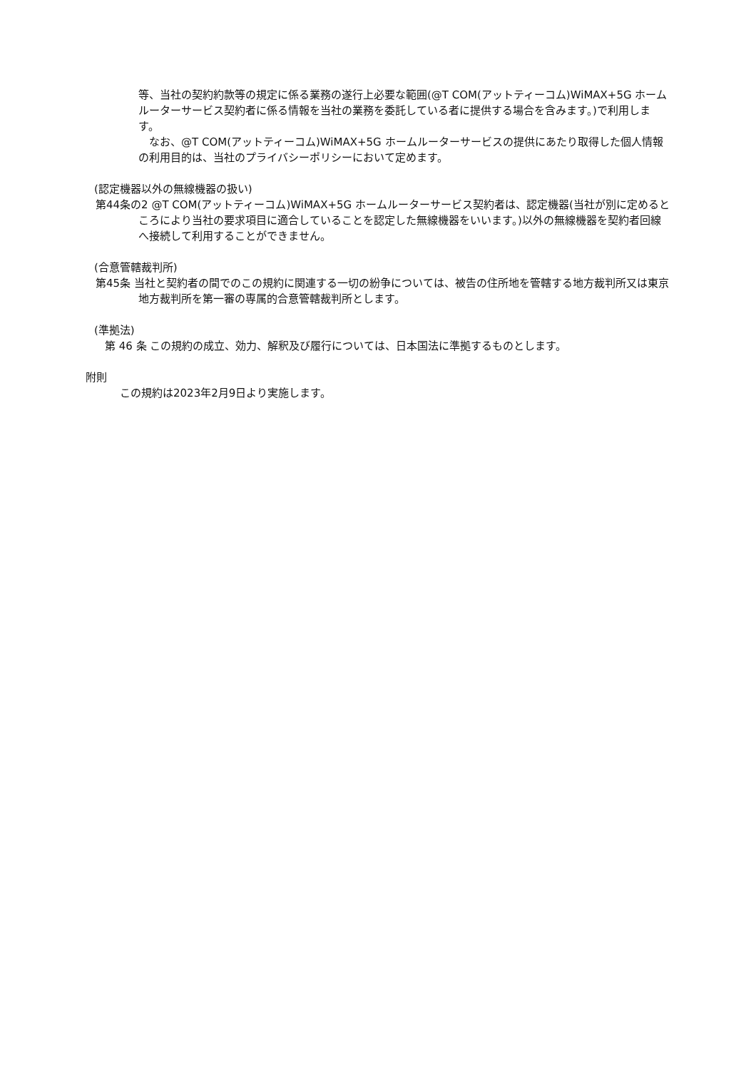等、当社の契約約款等の規定に係る業務の遂行上必要な範囲(@T COM(アットティーコム)WiMAX+5G ホームルーターサービス契約者に係る情報を当社の業務を委託している者に提供する場合を含みます。)で利用します。
　なお、@T COM(アットティーコム)WiMAX+5G ホームルーターサービスの提供にあたり取得した個人情報の利用目的は、当社のプライバシーポリシーにおいて定めます。
(認定機器以外の無線機器の扱い)
第44条の2 @T COM(アットティーコム)WiMAX+5G ホームルーターサービス契約者は、認定機器(当社が別に定めるところにより当社の要求項目に適合していることを認定した無線機器をいいます。)以外の無線機器を契約者回線へ接続して利用することができません。
(合意管轄裁判所)
第45条 当社と契約者の間でのこの規約に関連する一切の紛争については、被告の住所地を管轄する地方裁判所又は東京地方裁判所を第一審の専属的合意管轄裁判所とします。
(準拠法)
　第 46 条 この規約の成立、効力、解釈及び履行については、日本国法に準拠するものとします。
附則
この規約は2023年2月9日より実施します。